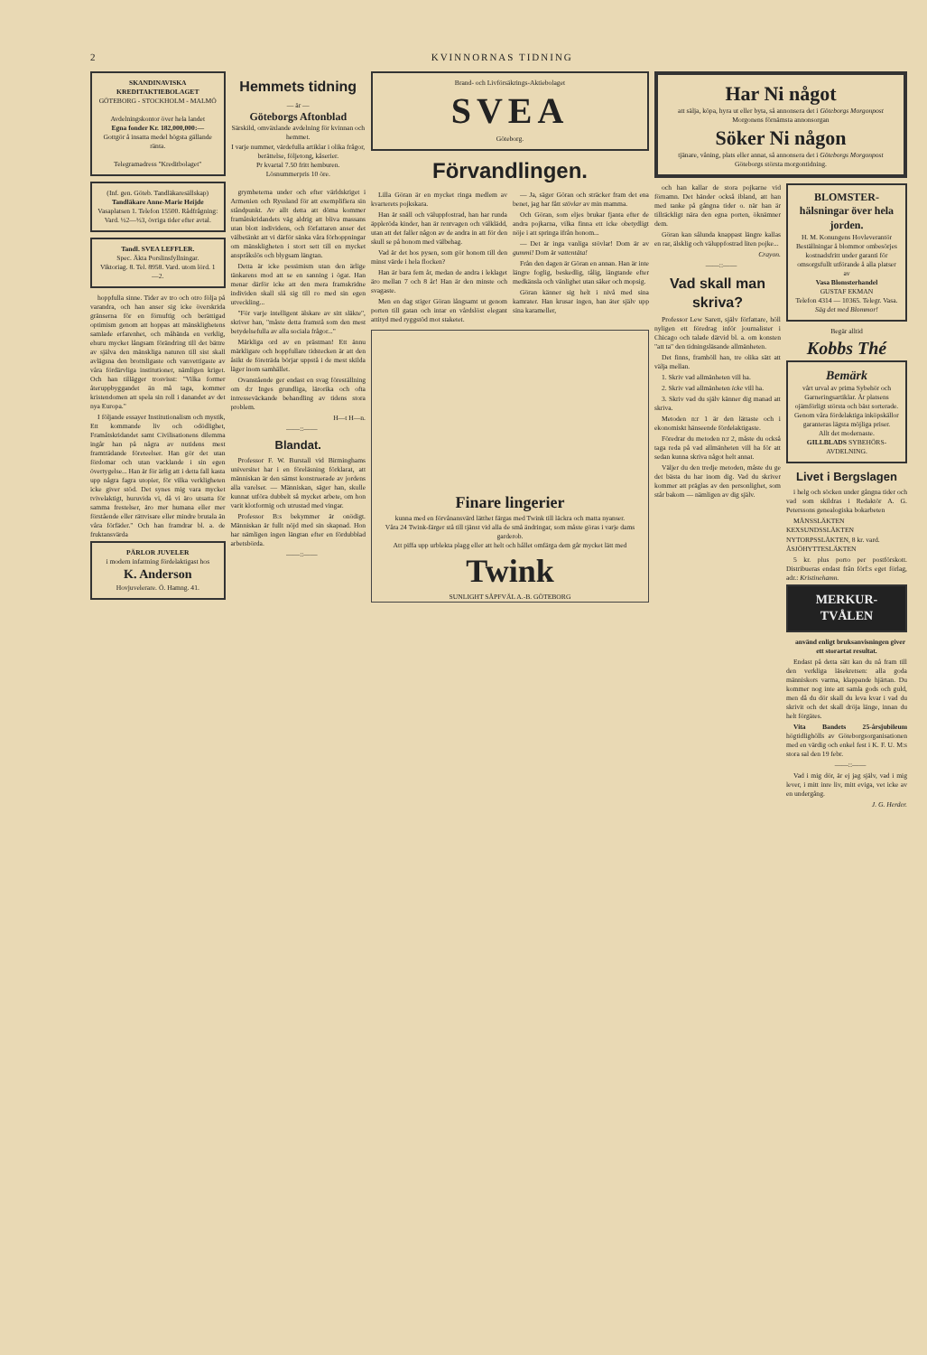2 KVINNORNAS TIDNING
SKANDINAVISKA KREDITAKTIEBOLAGET
GÖTEBORG - STOCKHOLM - MALMÖ
Avdelningskontor över hela landet
Egna fonder Kr. 182,000,000:—
Gottgör å insatta medel högsta gällande ränta.
Telegramadress "Kreditbolaget"
(Inf. gen. Göteb. Tandläkaresällskap)
Tandläkare Anne-Marie Heijde
Vasaplatsen 1. Telefon 15500. Rådfrågning: Vard. ½2—½3, övriga tider efter avtal.
Tandl. SVEA LEFFLER.
Spec. Äkta Porslinsfyllningar.
Viktoriag. 8. Tel. 8958. Vard. utom lörd. 1—2.
hoppfulla sinne. Tider av tro och otro följa på varandra, och han anser sig icke överskrida gränserna för en förnuftig och berättigad optimism genom att hoppas att mänsklighetens samlade erfarenhet, och måhända en verklig, ehuru mycket långsam förändring till det bättre av själva den mänskliga naturen till sist skall avlägsna den brottsligaste och vanvettigaste av våra fördärvliga institutioner, nämligen kriget. Och han tillägger trosvisst: "Vilka former återuppbyggandet än må taga, kommer kristendomen att spela sin roll i danandet av det nya Europa."
I följande essayer Institutionalism och mystik, Ett kommande liv och odödlighet, Framåtskridandet samt Civilisationens dilemma ingår han på några av nutidens mest framträdande företeelser. Han gör det utan fördomar och utan vacklande i sin egen övertygelse... Han är för ärlig att i detta fall kasta upp några fagra utopier, för vilka verkligheten icke giver stöd. Det synes mig vara mycket tvivelaktigt, huruvida vi, då vi äro utsatta för samma frestelser, äro mer humana eller mer förstående eller rättvisare eller mindre brutala än våra förfäder." Och han framdrar bl. a. de fruktansvärda
PÄRLOR JUVELER
i modern infattning fördelaktigast hos
K. Anderson
Hovjuvelerare. Ö. Hamng. 41.
Hemmets tidning
— är —
Göteborgs Aftonblad
Särskild, omväxlande avdelning för kvinnan och hemmet.
I varje nummer, värdefulla artiklar i olika frågor, berättelse, följetong, kåserier.
Pr kvartal 7.50 fritt hemburen.
Lösnummerpris 10 öre.
grymheterna under och efter världskriget i Armenien och Ryssland för att exemplifiera sin ståndpunkt. Av allt detta att döma kommer framåtskridandets väg aldrig att bliva massans utan blott individens, och författaren anser det välbetänkt att vi därför sänka våra förhoppningar om mänskligheten i stort sett till en mycket anspråkslös och blygsam längtan.
Detta är icke pessimism utan den ärlige tänkarens mod att se en sanning i ögat. Han menar därför icke att den mera framskridne individen skall slå sig till ro med sin egen utveckling...
"För varje intelligent älskare av sitt släkte", skriver han, "måste detta framstå som den mest betydelsefulla av alla sociala frågor..."
Märkliga ord av en prästman! Ett ännu märkligare och hoppfullare tidstecken är att den åsikt de företräda börjar uppstå i de mest skilda läger inom samhället.
Ovanstående ger endast en svag föreställning om d:r Inges grundliga, lärorika och ofta intresseväckande behandling av tidens stora problem.
H—t H—n.
——::——
Blandat.
Professor F. W. Burstall vid Birminghams universitet har i en föreläsning förklarat, att människan är den sämst konstruerade av jordens alla varelser. — Människan, säger han, skulle kunnat utföra dubbelt så mycket arbete, om hon varit klotformig och utrustad med vingar.
Professor B:s bekymmer är onödigt. Människan är fullt nöjd med sin skapnad. Hon har nämligen ingen längtan efter en fördubblad arbetsbörda.
——::——
Brand- och Livförsäkrings-Aktiebolaget
SVEA
Göteborg.
Förvandlingen.
Lilla Göran är en mycket ringa medlem av kvarterets pojkskara.
Han är snäll och väluppfostrad, han har runda äppleröda kinder, han är rentvagen och välklädd, utan att det faller någon av de andra in att för den skull se på honom med välbehag.
Vad är det hos pysen, som gör honom till den minst värde i hela flocken?
Han är bara fem år, medan de andra i leklaget äro mellan 7 och 8 år! Han är den minste och svagaste.
Men en dag stiger Göran långsamt ut genom porten till gatan och intar en vårdslöst elegant attityd med ryggstöd mot staketet.
— Ja, säger Göran och sträcker fram det ena benet, jag har fått stövlar av min mamma.
Och Göran, som eljes brukar fjanta efter de andra pojkarna, vilka finna ett icke obetydligt nöje i att springa ifrån honom...
— Det är inga vanliga stövlar! Dom är av gummi! Dom är vattentäta!
Från den dagen är Göran en annan. Han är inte längre foglig, beskedlig, tålig, längtande efter medkänsla och vänlighet utan säker och mopsig.
Göran känner sig helt i nivå med sina kamrater. Han krusar ingen, han äter själv upp sina karameller,
Finare lingerier
kunna med en förvånansvärd lätthet färgas med Twink till läckra och matta nyanser.
Våra 24 Twink-färger stå till tjänst vid alla de små ändringar, som måste göras i varje dams garderob.
Att piffa upp urblekta plagg eller att helt och hållet omfärga dem går mycket lätt med
Twink
SUNLIGHT SÅPFVÄL A.-B. GÖTEBORG
Har Ni något
att sälja, köpa, hyra ut eller byta, så annonsera det i Göteborgs Morgonpost
Morgonens förnämsta annonsorgan
Söker Ni någon
tjänare, våning, plats eller annat, så annonsera det i Göteborgs Morgonpost
Göteborgs största morgontidning.
och han kallar de stora pojkarne vid förnamn. Det händer också ibland, att han med tanke på gångna tider o. när han är tillräckligt nära den egna porten, öknämner dem.
Göran kan sålunda knappast längre kallas en rar, älsklig och väluppfostrad liten pojke...
Crayon.
——::——
Vad skall man skriva?
Professor Lew Sarett, själv författare, höll nyligen ett föredrag inför journalister i Chicago och talade därvid bl. a. om konsten "att ta" den tidningsläsande allmänheten.
Det finns, framhöll han, tre olika sätt att välja mellan.
1. Skriv vad allmänheten vill ha.
2. Skriv vad allmänheten icke vill ha.
3. Skriv vad du själv känner dig manad att skriva.
Metoden n:r 1 är den lättaste och i ekonomiskt hänseende fördelaktigaste.
Föredrar du metoden n:r 2, måste du också taga reda på vad allmänheten vill ha för att sedan kunna skriva något helt annat.
Väljer du den tredje metoden, måste du ge det bästa du har inom dig. Vad du skriver kommer att präglas av den personlighet, som står bakom — nämligen av dig själv.
BLOMSTER-hälsningar över hela jorden.
H. M. Konungens Hovleverantör
Beställningar å blommor ombesörjes kostnadsfritt under garanti för omsorgsfullt utförande å alla platser av
Vasa Blomsterhandel
GUSTAF EKMAN
Telefon 4314 — 10365. Telegr. Vasa.
Säg det med Blommor!
Begär alltid
Kobbs Thé
Bemärk
vårt urval av prima Sybehör och Garneringsartiklar. Är platsens ojämförligt största och bäst sorterade.
Genom våra fördelaktiga inköpskällor garanteras lägsta möjliga priser.
Allt det modernaste.
GILLBLADS SYBEHÖRS-AVDELNING.
Livet i Bergslagen
i helg och söcken under gångna tider och vad som skildras i Redaktör A. G. Peterssons genealogiska bokarbeten
MÅNSSLÄKTEN
KEXSUNDSSLÄKTEN
NYTORPSSLÄKTEN, 8 kr. vard.
ÅSJÖHYTTESLÄKTEN
5 kr. plus porto per postförskott. Distribueras endast från förf:s eget förlag, adr.: Kristinehamn.
MERKUR-TVÅLEN
använd enligt bruksanvisningen giver ett storartat resultat.
Endast på detta sätt kan du nå fram till den verkliga läsekretsen: alla goda människors varma, klappande hjärtan. Du kommer nog inte att samla gods och guld, men då du dör skall du leva kvar i vad du skrivit och det skall dröja länge, innan du helt förgätes.
Vita Bandets 25-årsjubileum högtidlighölls av Göteborgsorganisationen med en värdig och enkel fest i K. F. U. M:s stora sal den 19 febr.
——::——
Vad i mig dör, är ej jag själv, vad i mig lever, i mitt inre liv, mitt eviga, vet icke av en undergång.
J. G. Herder.